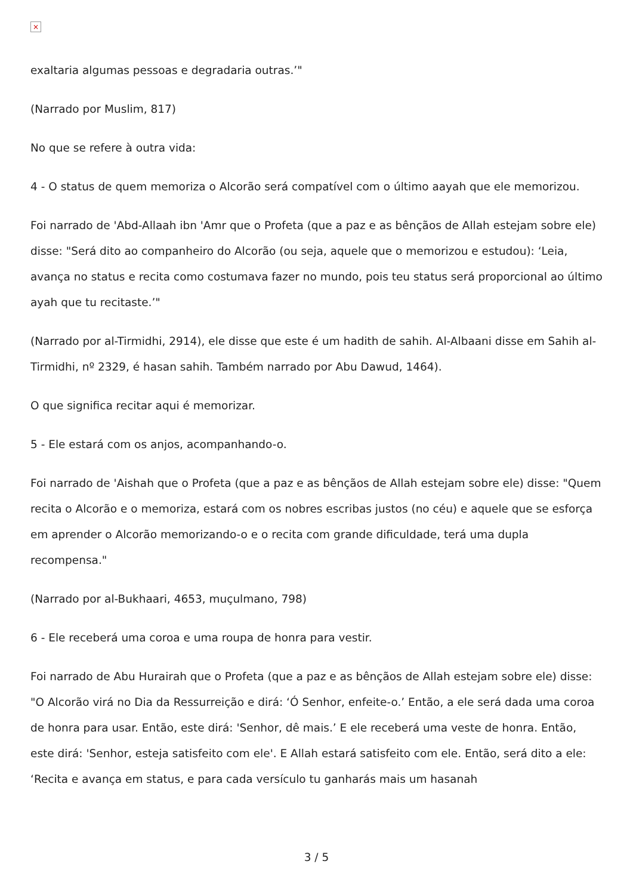×
exaltaria algumas pessoas e degradaria outras.’"
(Narrado por Muslim, 817)
No que se refere à outra vida:
4 - O status de quem memoriza o Alcorão será compatível com o último aayah que ele memorizou.
Foi narrado de 'Abd-Allaah ibn 'Amr que o Profeta (que a paz e as bênçãos de Allah estejam sobre ele) disse: "Será dito ao companheiro do Alcorão (ou seja, aquele que o memorizou e estudou): ‘Leia, avança no status e recita como costumava fazer no mundo, pois teu status será proporcional ao último ayah que tu recitaste.’"
(Narrado por al-Tirmidhi, 2914), ele disse que este é um hadith de sahih. Al-Albaani disse em Sahih al-Tirmidhi, nº 2329, é hasan sahih. Também narrado por Abu Dawud, 1464).
O que significa recitar aqui é memorizar.
5 - Ele estará com os anjos, acompanhando-o.
Foi narrado de 'Aishah que o Profeta (que a paz e as bênçãos de Allah estejam sobre ele) disse: "Quem recita o Alcorão e o memoriza, estará com os nobres escribas justos (no céu) e aquele que se esforça em aprender o Alcorão memorizando-o e o recita com grande dificuldade, terá uma dupla recompensa."
(Narrado por al-Bukhaari, 4653, muçulmano, 798)
6 - Ele receberá uma coroa e uma roupa de honra para vestir.
Foi narrado de Abu Hurairah que o Profeta (que a paz e as bênçãos de Allah estejam sobre ele) disse: "O Alcorão virá no Dia da Ressurreição e dirá: ‘Ó Senhor, enfeite-o.’ Então, a ele será dada uma coroa de honra para usar. Então, este dirá: 'Senhor, dê mais.’ E ele receberá uma veste de honra. Então, este dirá: 'Senhor, esteja satisfeito com ele'. E Allah estará satisfeito com ele. Então, será dito a ele: ‘Recita e avança em status, e para cada versículo tu ganharás mais um hasanah
3 / 5